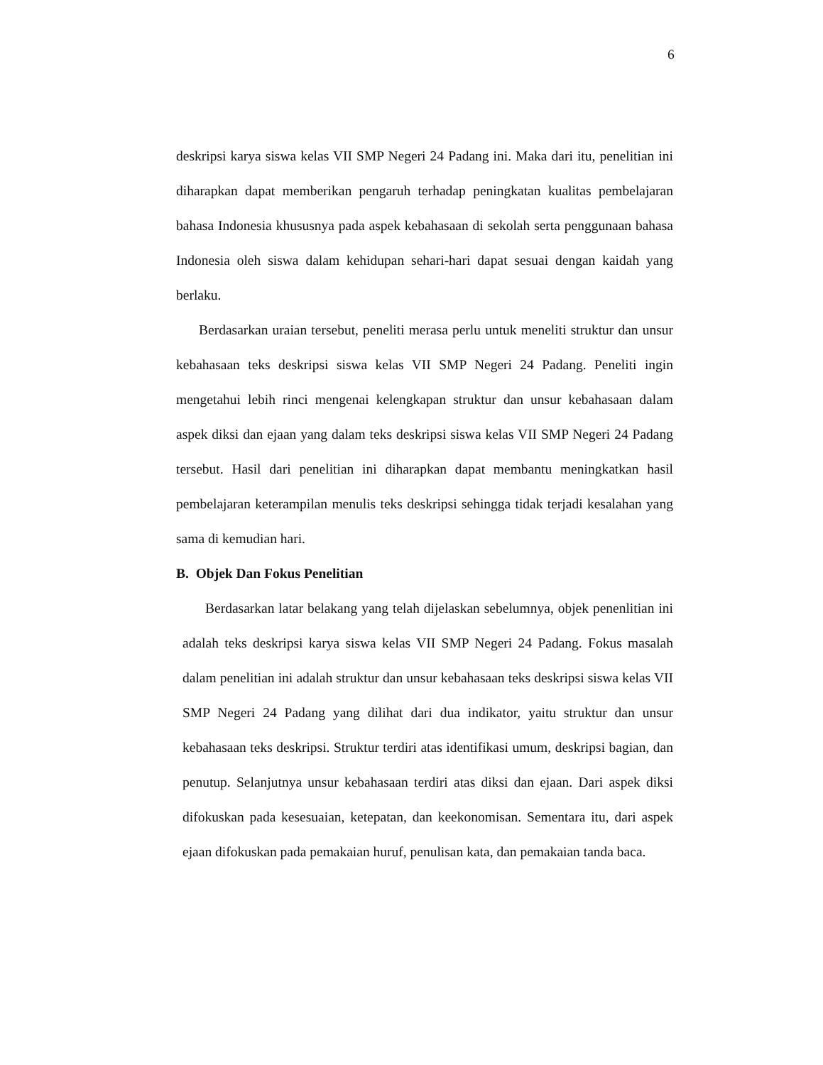6
deskripsi karya siswa kelas VII SMP Negeri 24 Padang ini. Maka dari itu, penelitian ini diharapkan dapat memberikan pengaruh terhadap peningkatan kualitas pembelajaran bahasa Indonesia khususnya pada aspek kebahasaan di sekolah serta penggunaan bahasa Indonesia oleh siswa dalam kehidupan sehari-hari dapat sesuai dengan kaidah yang berlaku.
Berdasarkan uraian tersebut, peneliti merasa perlu untuk meneliti struktur dan unsur kebahasaan teks deskripsi siswa kelas VII SMP Negeri 24 Padang. Peneliti ingin mengetahui lebih rinci mengenai kelengkapan struktur dan unsur kebahasaan dalam aspek diksi dan ejaan yang dalam teks deskripsi siswa kelas VII SMP Negeri 24 Padang tersebut. Hasil dari penelitian ini diharapkan dapat membantu meningkatkan hasil pembelajaran keterampilan menulis teks deskripsi sehingga tidak terjadi kesalahan yang sama di kemudian hari.
B. Objek Dan Fokus Penelitian
Berdasarkan latar belakang yang telah dijelaskan sebelumnya, objek penenlitian ini adalah teks deskripsi karya siswa kelas VII SMP Negeri 24 Padang. Fokus masalah dalam penelitian ini adalah struktur dan unsur kebahasaan teks deskripsi siswa kelas VII SMP Negeri 24 Padang yang dilihat dari dua indikator, yaitu struktur dan unsur kebahasaan teks deskripsi. Struktur terdiri atas identifikasi umum, deskripsi bagian, dan penutup. Selanjutnya unsur kebahasaan terdiri atas diksi dan ejaan. Dari aspek diksi difokuskan pada kesesuaian, ketepatan, dan keekonomisan. Sementara itu, dari aspek ejaan difokuskan pada pemakaian huruf, penulisan kata, dan pemakaian tanda baca.